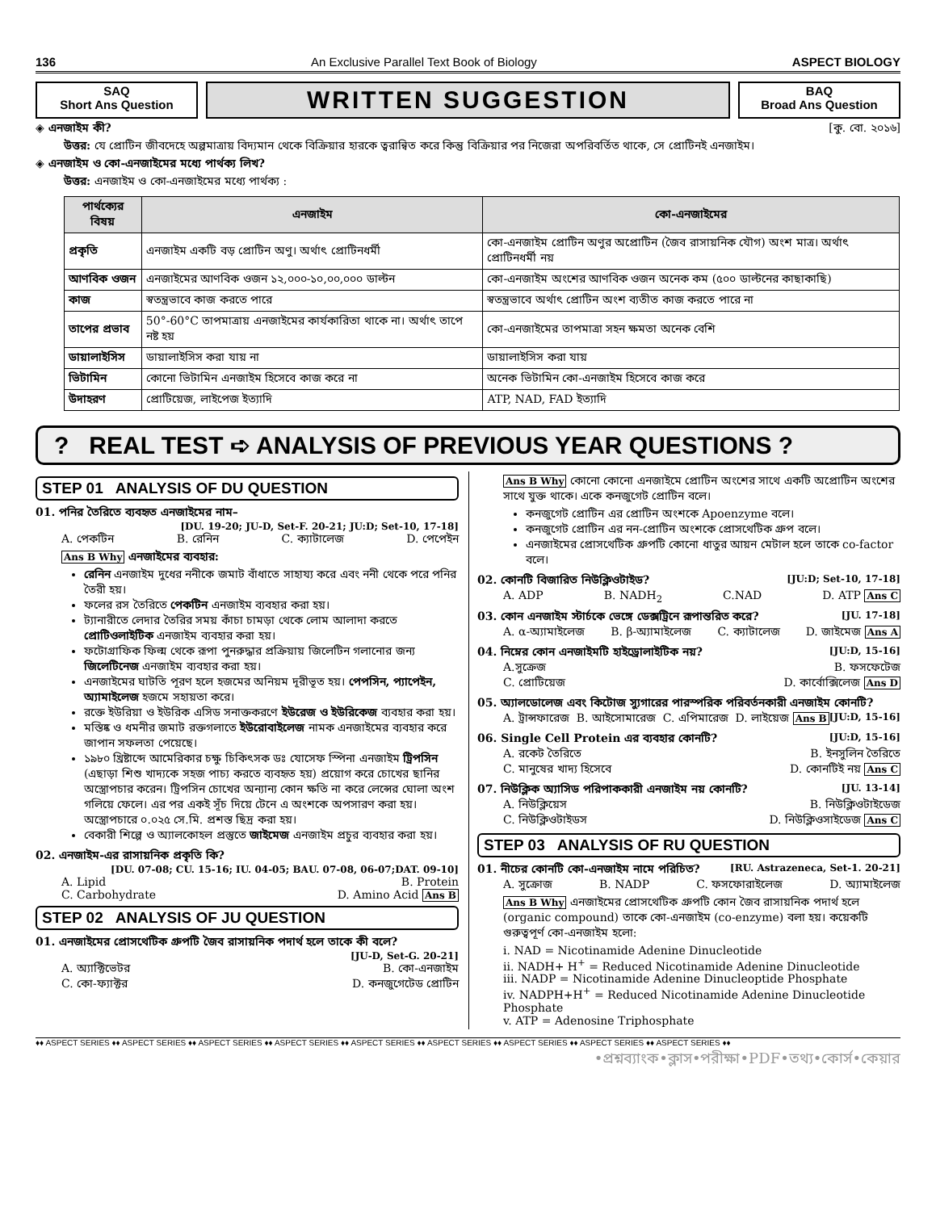136 An Exclusive Parallel Text Book of Biology ASPECT BIOLOGY
SAQ
Short Ans Question
WRITTEN SUGGESTION
BAQ
Broad Ans Question
◈ এনজাইম কী? [কু. বো. ২০১৬]
উত্তর: যে প্রোটিন জীবদেহে অল্পমাত্রায় বিদ্যমান থেকে বিক্রিয়ার হারকে ত্বরান্বিত করে কিন্তু বিক্রিয়ার পর নিজেরা অপরিবর্তিত থাকে, সে প্রোটিনই এনজাইম।
◈ এনজাইম ও কো-এনজাইমের মধ্যে পার্থক্য লিখ?
উত্তর: এনজাইম ও কো-এনজাইমের মধ্যে পার্থক্য :
| পার্থক্যের বিষয় | এনজাইম | কো-এনজাইমের |
| --- | --- | --- |
| প্রকৃতি | এনজাইম একটি বড় প্রোটিন অণু। অর্থাৎ প্রোটিনধর্মী | কো-এনজাইম প্রোটিন অণুর অপ্রোটিন (জৈব রাসায়নিক যৌগ) অংশ মাত্র। অর্থাৎ প্রোটিনধর্মী নয় |
| আণবিক ওজন | এনজাইমের আণবিক ওজন ১২,০০০-১০,০০,০০০ ডাল্টন | কো-এনজাইম অংশের আণবিক ওজন অনেক কম (৫০০ ডাল্টনের কাছাকাছি) |
| কাজ | স্বতন্ত্রভাবে কাজ করতে পারে | স্বতন্ত্রভাবে অর্থাৎ প্রোটিন অংশ ব্যতীত কাজ করতে পারে না |
| তাপের প্রভাব | 50°-60°C তাপমাত্রায় এনজাইমের কার্যকারিতা থাকে না। অর্থাৎ তাপে নষ্ট হয় | কো-এনজাইমের তাপমাত্রা সহন ক্ষমতা অনেক বেশি |
| ডায়ালাইসিস | ডায়ালাইসিস করা যায় না | ডায়ালাইসিস করা যায় |
| ভিটামিন | কোনো ভিটামিন এনজাইম হিসেবে কাজ করে না | অনেক ভিটামিন কো-এনজাইম হিসেবে কাজ করে |
| উদাহরণ | প্রোটিয়েজ, লাইপেজ ইত্যাদি | ATP, NAD, FAD ইত্যাদি |
? REAL TEST ➪ ANALYSIS OF PREVIOUS YEAR QUESTIONS ?
STEP 01 ANALYSIS OF DU QUESTION
01. পনির তৈরিতে ব্যবহৃত এনজাইমের নাম–
[DU. 19-20; JU-D, Set-F. 20-21; JU:D; Set-10, 17-18]
A. পেকটিন B. রেনিন C. ক্যাটালেজ D. পেপেইন
Ans B Why এনজাইমের ব্যবহার:
রেনিন এনজাইম দুধের ননীকে জমাট বাঁধাতে সাহায্য করে এবং ননী থেকে পরে পনির তৈরী হয়।
ফলের রস তৈরিতে পেকটিন এনজাইম ব্যবহার করা হয়।
ট্যানারীতে লেদার তৈরির সময় কাঁচা চামড়া থেকে লোম আলাদা করতে প্রোটিওলাইটিক এনজাইম ব্যবহার করা হয়।
ফটোগ্রাফিক ফিল্ম থেকে রূপা পুনরুদ্ধার প্রক্রিয়ায় জিলেটিন গলানোর জন্য জিলেটিনেজ এনজাইম ব্যবহার করা হয়।
এনজাইমের ঘাটতি পূরণ হলে হজমের অনিয়ম দূরীভূত হয়। পেপসিন, প্যাপেইন, অ্যামাইলেজ হজমে সহায়তা করে।
রক্তে ইউরিয়া ও ইউরিক এসিড সনাক্তকরণে ইউরেজ ও ইউরিকেজ ব্যবহার করা হয়।
মস্তিষ্ক ও ধমনীর জমাট রক্তগলাতে ইউরোবাইলেজ নামক এনজাইমের ব্যবহার করে জাপান সফলতা পেয়েছে।
১৯৮০ খ্রিষ্টাব্দে আমেরিকার চক্ষু চিকিৎসক ডঃ যোসেফ স্পিনা এনজাইম ট্রিপসিন (এছাড়া শিশু খাদ্যকে সহজ পাচ্য করতে ব্যবহৃত হয়) প্রয়োগ করে চোখের ছানির অস্ত্রোপচার করেন। ট্রিপসিন চোখের অন্যান্য কোন ক্ষতি না করে লেন্সের ঘোলা অংশ গলিয়ে ফেলে। এর পর একই সূঁচ দিয়ে টেনে এ অংশকে অপসারণ করা হয়। অস্ত্রোপচারে ০.০২৫ সে.মি. প্রশস্ত ছিদ্র করা হয়।
বেকারী শিল্পে ও অ্যালকোহল প্রস্তুতে জাইমেজ এনজাইম প্রচুর ব্যবহার করা হয়।
02. এনজাইম-এর রাসায়নিক প্রকৃতি কি?
[DU. 07-08; CU. 15-16; IU. 04-05; BAU. 07-08, 06-07;DAT. 09-10]
A. Lipid B. Protein
C. Carbohydrate D. Amino Acid Ans B
STEP 02 ANALYSIS OF JU QUESTION
01. এনজাইমের প্রোসথেটিক গ্রুপটি জৈব রাসায়নিক পদার্থ হলে তাকে কী বলে?
[JU-D, Set-G. 20-21]
A. অ্যাক্টিভেটর B. কো-এনজাইম
C. কো-ফ্যাক্টর D. কনজুগেটেড প্রোটিন
Ans B Why কোনো কোনো এনজাইমে প্রোটিন অংশের সাথে একটি অপ্রোটিন অংশের সাথে যুক্ত থাকে। একে কনজুগেট প্রোটিন বলে।
কনজুগেট প্রোটিন এর প্রোটিন অংশকে Apoenzyme বলে।
কনজুগেট প্রোটিন এর নন-প্রোটিন অংশকে প্রোসথেটিক গ্রুপ বলে।
এনজাইমের প্রোসথেটিক গ্রুপটি কোনো ধাতুর আয়ন মেটাল হলে তাকে co-factor বলে।
02. কোনটি বিজারিত নিউক্লিওটাইড? [JU:D; Set-10, 17-18]
A. ADP B. NADH<sub>2</sub> C.NAD D. ATP Ans C
03. কোন এনজাইম স্টার্চকে ভেঙ্গে ডেক্সট্রিনে রূপান্তরিত করে? [JU. 17-18]
A. α-অ্যামাইলেজ B. β-অ্যামাইলেজ C. ক্যাটালেজ D. জাইমেজ Ans A
04. নিম্নের কোন এনজাইমটি হাইড্রোলাইটিক নয়? [JU:D, 15-16]
A.সুক্রেজ B. ফসফেটেজ
C. প্রোটিয়েজ D. কার্বোক্সিলেজ Ans D
05. অ্যালডোলেজ এবং কিটোজ স্যুগারের পারস্পরিক পরিবর্তনকারী এনজাইম কোনটি? [JU:D, 15-16]
A. ট্রান্সফারেজ B. আইসোমারেজ C. এপিমারেজ D. লাইয়েজ Ans B
06. Single Cell Protein এর ব্যবহার কোনটি? [JU:D, 15-16]
A. রকেট তৈরিতে B. ইনসুলিন তৈরিতে
C. মানুষের খাদ্য হিসেবে D. কোনটিই নয় Ans C
07. নিউক্লিক অ্যাসিড পরিপাককারী এনজাইম নয় কোনটি? [JU. 13-14]
A. নিউক্লিয়েস B. নিউক্লিওটাইডেজ
C. নিউক্লিওটাইডস D. নিউক্লিওসাইডেজ Ans C
STEP 03 ANALYSIS OF RU QUESTION
01. নীচের কোনটি কো-এনজাইম নামে পরিচিত? [RU. Astrazeneca, Set-1. 20-21]
A. সুক্রোজ B. NADP C. ফসফোরাইলেজ D. অ্যামাইলেজ
Ans B Why এনজাইমের প্রোসথেটিক গ্রুপটি কোন জৈব রাসায়নিক পদার্থ হলে (organic compound) তাকে কো-এনজাইম (co-enzyme) বলা হয়। কয়েকটি গুরুত্বপূর্ণ কো-এনজাইম হলো:
i. NAD = Nicotinamide Adenine Dinucleotide
ii. NADH+ H<sup>+</sup> = Reduced Nicotinamide Adenine Dinucleotide
iii. NADP = Nicotinamide Adenine Dinucleoptide Phosphate
iv. NADPH+H<sup>+</sup> = Reduced Nicotinamide Adenine Dinucleotide Phosphate
v. ATP = Adenosine Triphosphate
♦♦ ASPECT SERIES ♦♦ ASPECT SERIES ♦♦ ASPECT SERIES ♦♦ ASPECT SERIES ♦♦ ASPECT SERIES ♦♦ ASPECT SERIES ♦♦ ASPECT SERIES ♦♦ ASPECT SERIES ♦♦ ASPECT SERIES ♦♦
•প্রশ্নব্যাংক•ক্লাস•পরীক্ষা•PDF•তথ্য•কোর্স•কেয়ার